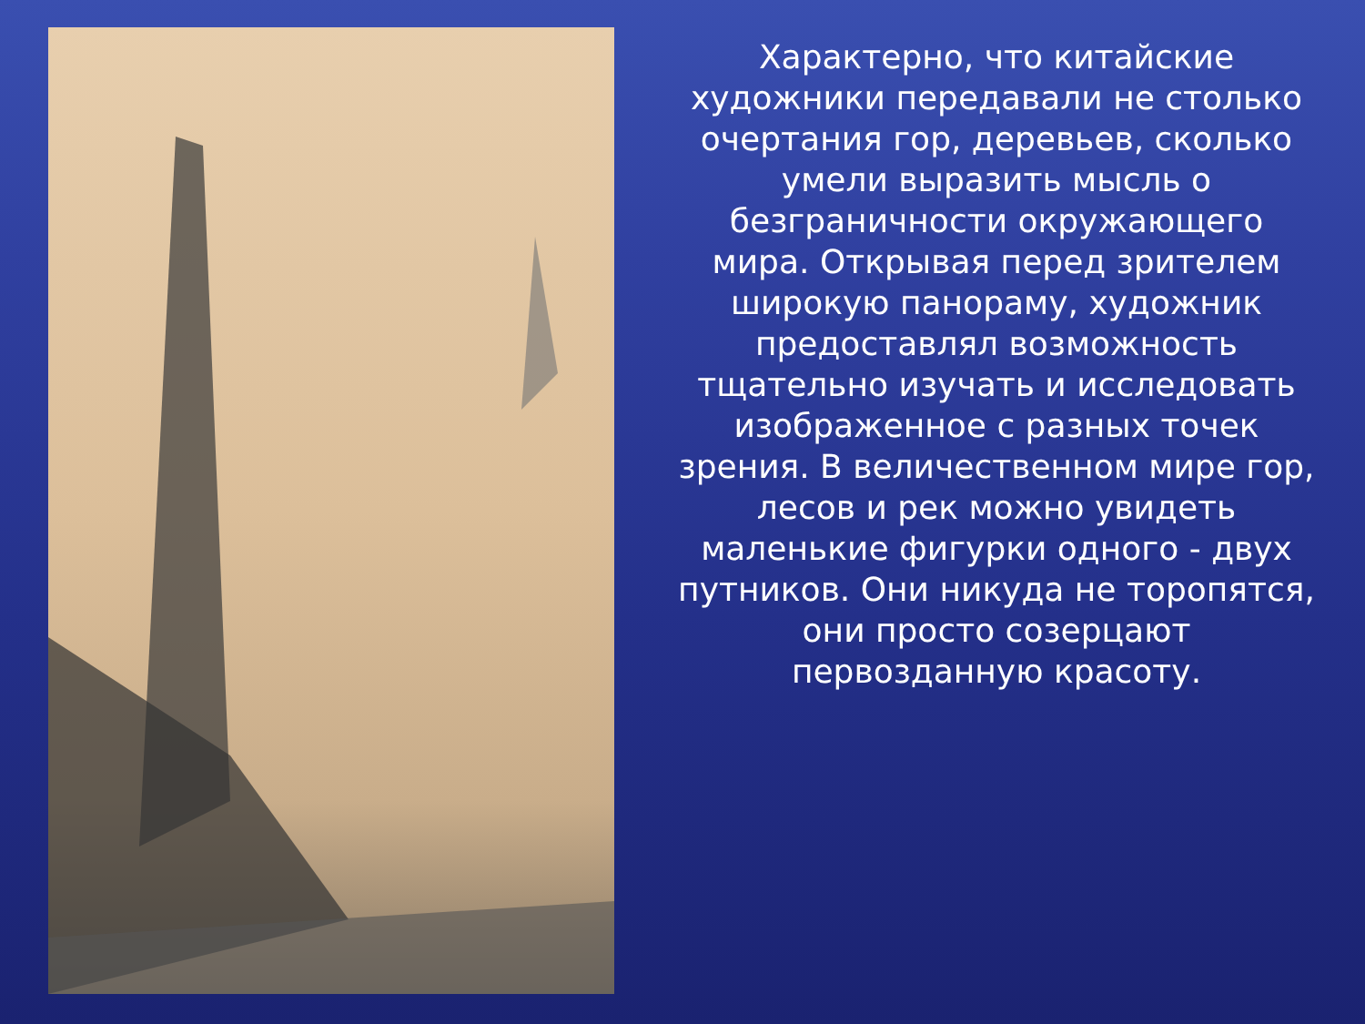Характерно, что китайские художники передавали не столько очертания гор, деревьев, сколько умели выразить мысль о безграничности окружающего мира. Открывая перед зрителем широкую панораму, художник предоставлял возможность тщательно изучать и исследовать изображенное с разных точек зрения. В величественном мире гор, лесов и рек можно увидеть маленькие фигурки одного - двух путников. Они никуда не торопятся, они просто созерцают первозданную красоту.